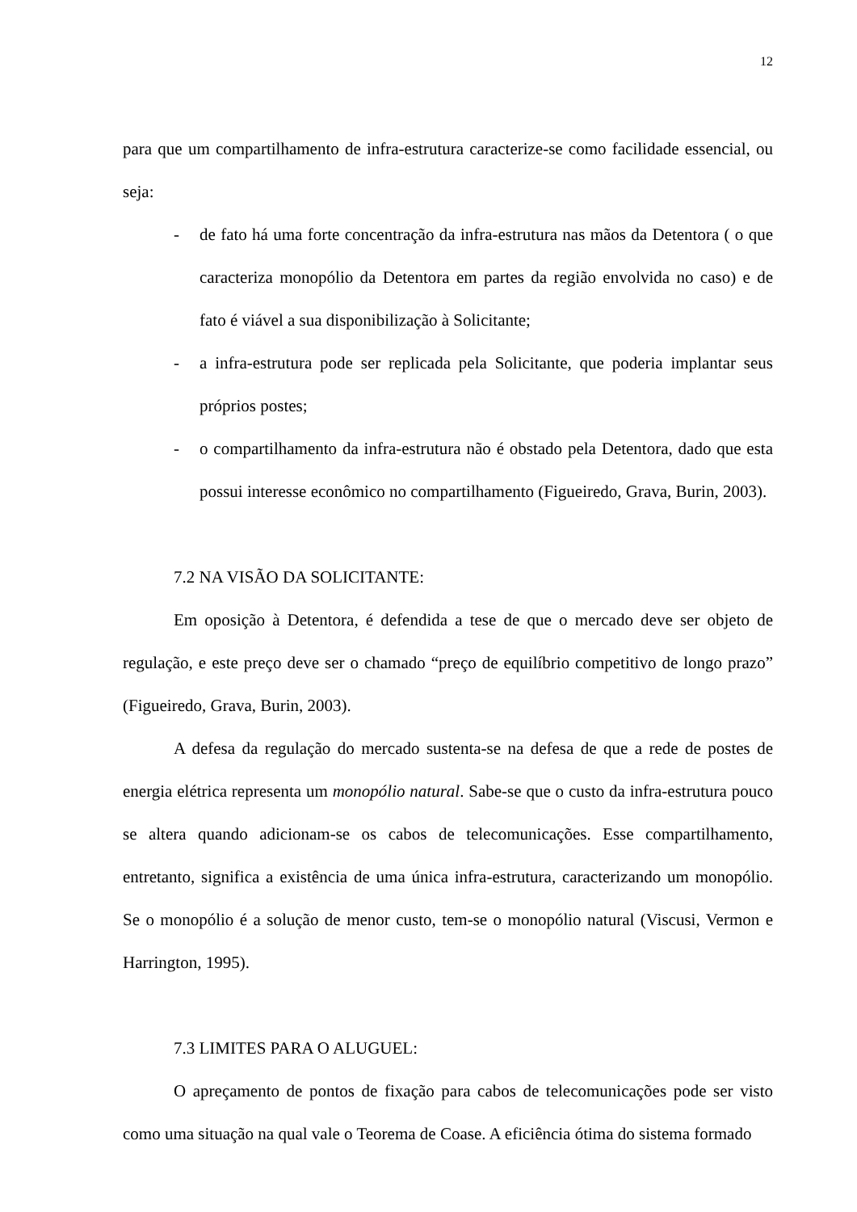12
para que um compartilhamento de infra-estrutura caracterize-se como facilidade essencial, ou seja:
- de fato há uma forte concentração da infra-estrutura nas mãos da Detentora ( o que caracteriza monopólio da Detentora em partes da região envolvida no caso) e de fato é viável a sua disponibilização à Solicitante;
- a infra-estrutura pode ser replicada pela Solicitante, que poderia implantar seus próprios postes;
- o compartilhamento da infra-estrutura não é obstado pela Detentora, dado que esta possui interesse econômico no compartilhamento (Figueiredo, Grava, Burin, 2003).
7.2 NA VISÃO DA SOLICITANTE:
Em oposição à Detentora, é defendida a tese de que o mercado deve ser objeto de regulação, e este preço deve ser o chamado “preço de equilíbrio competitivo de longo prazo” (Figueiredo, Grava, Burin, 2003).
A defesa da regulação do mercado sustenta-se na defesa de que a rede de postes de energia elétrica representa um monopólio natural. Sabe-se que o custo da infra-estrutura pouco se altera quando adicionam-se os cabos de telecomunicações. Esse compartilhamento, entretanto, significa a existência de uma única infra-estrutura, caracterizando um monopólio. Se o monopólio é a solução de menor custo, tem-se o monopólio natural (Viscusi, Vermon e Harrington, 1995).
7.3 LIMITES PARA O ALUGUEL:
O apreçamento de pontos de fixação para cabos de telecomunicações pode ser visto como uma situação na qual vale o Teorema de Coase. A eficiência ótima do sistema formado